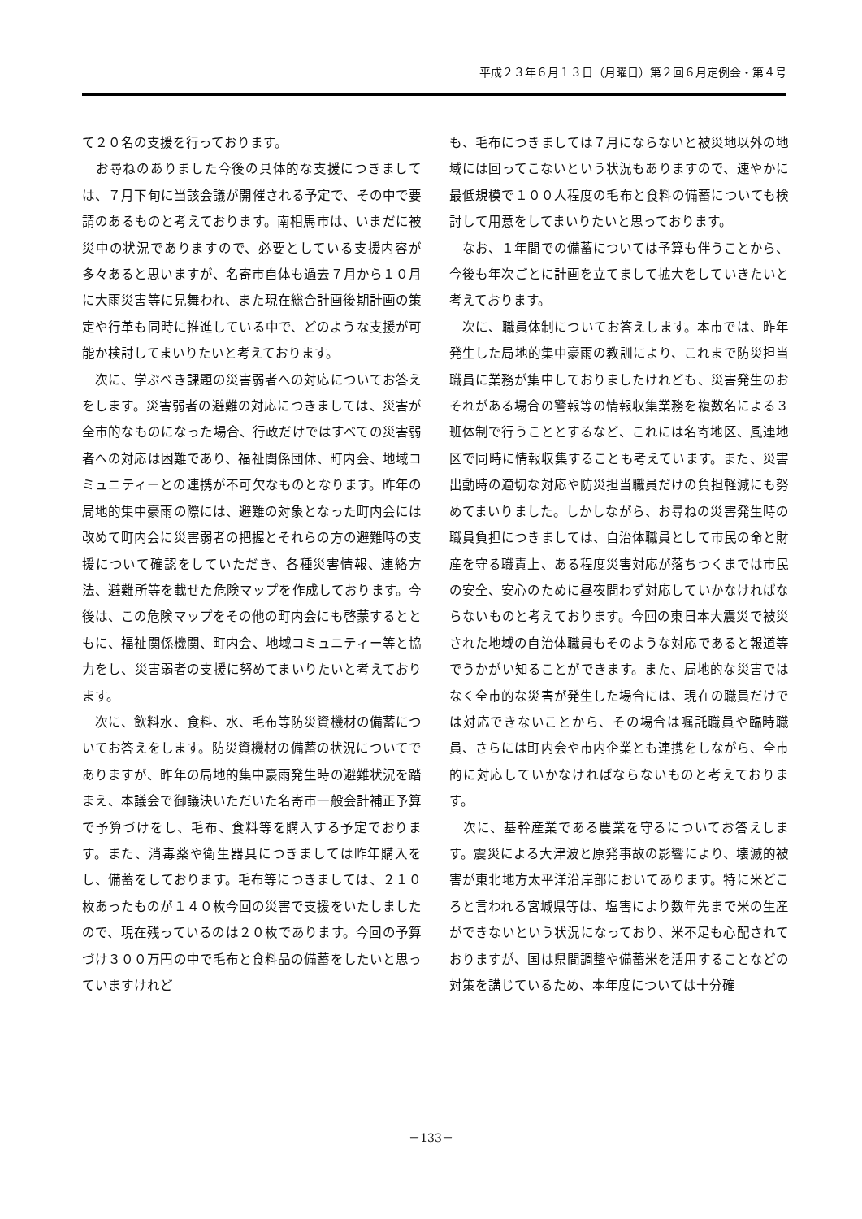平成２３年６月１３日（月曜日）第２回６月定例会・第４号
て２０名の支援を行っております。
　お尋ねのありました今後の具体的な支援につきましては、７月下旬に当該会議が開催される予定で、その中で要請のあるものと考えております。南相馬市は、いまだに被災中の状況でありますので、必要としている支援内容が多々あると思いますが、名寄市自体も過去７月から１０月に大雨災害等に見舞われ、また現在総合計画後期計画の策定や行革も同時に推進している中で、どのような支援が可能か検討してまいりたいと考えております。
　次に、学ぶべき課題の災害弱者への対応についてお答えをします。災害弱者の避難の対応につきましては、災害が全市的なものになった場合、行政だけではすべての災害弱者への対応は困難であり、福祉関係団体、町内会、地域コミュニティーとの連携が不可欠なものとなります。昨年の局地的集中豪雨の際には、避難の対象となった町内会には改めて町内会に災害弱者の把握とそれらの方の避難時の支援について確認をしていただき、各種災害情報、連絡方法、避難所等を載せた危険マップを作成しております。今後は、この危険マップをその他の町内会にも啓蒙するとともに、福祉関係機関、町内会、地域コミュニティー等と協力をし、災害弱者の支援に努めてまいりたいと考えております。
　次に、飲料水、食料、水、毛布等防災資機材の備蓄についてお答えをします。防災資機材の備蓄の状況についてでありますが、昨年の局地的集中豪雨発生時の避難状況を踏まえ、本議会で御議決いただいた名寄市一般会計補正予算で予算づけをし、毛布、食料等を購入する予定でおります。また、消毒薬や衛生器具につきましては昨年購入をし、備蓄をしております。毛布等につきましては、２１０枚あったものが１４０枚今回の災害で支援をいたしましたので、現在残っているのは２０枚であります。今回の予算づけ３００万円の中で毛布と食料品の備蓄をしたいと思っていますけれど
も、毛布につきましては７月にならないと被災地以外の地域には回ってこないという状況もありますので、速やかに最低規模で１００人程度の毛布と食料の備蓄についても検討して用意をしてまいりたいと思っております。
　なお、１年間での備蓄については予算も伴うことから、今後も年次ごとに計画を立てまして拡大をしていきたいと考えております。
　次に、職員体制についてお答えします。本市では、昨年発生した局地的集中豪雨の教訓により、これまで防災担当職員に業務が集中しておりましたけれども、災害発生のおそれがある場合の警報等の情報収集業務を複数名による３班体制で行うこととするなど、これには名寄地区、風連地区で同時に情報収集することも考えています。また、災害出動時の適切な対応や防災担当職員だけの負担軽減にも努めてまいりました。しかしながら、お尋ねの災害発生時の職員負担につきましては、自治体職員として市民の命と財産を守る職責上、ある程度災害対応が落ちつくまでは市民の安全、安心のために昼夜問わず対応していかなければならないものと考えております。今回の東日本大震災で被災された地域の自治体職員もそのような対応であると報道等でうかがい知ることができます。また、局地的な災害ではなく全市的な災害が発生した場合には、現在の職員だけでは対応できないことから、その場合は嘱託職員や臨時職員、さらには町内会や市内企業とも連携をしながら、全市的に対応していかなければならないものと考えております。
　次に、基幹産業である農業を守るについてお答えします。震災による大津波と原発事故の影響により、壊滅的被害が東北地方太平洋沿岸部においてあります。特に米どころと言われる宮城県等は、塩害により数年先まで米の生産ができないという状況になっており、米不足も心配されておりますが、国は県間調整や備蓄米を活用することなどの対策を講じているため、本年度については十分確
－133－